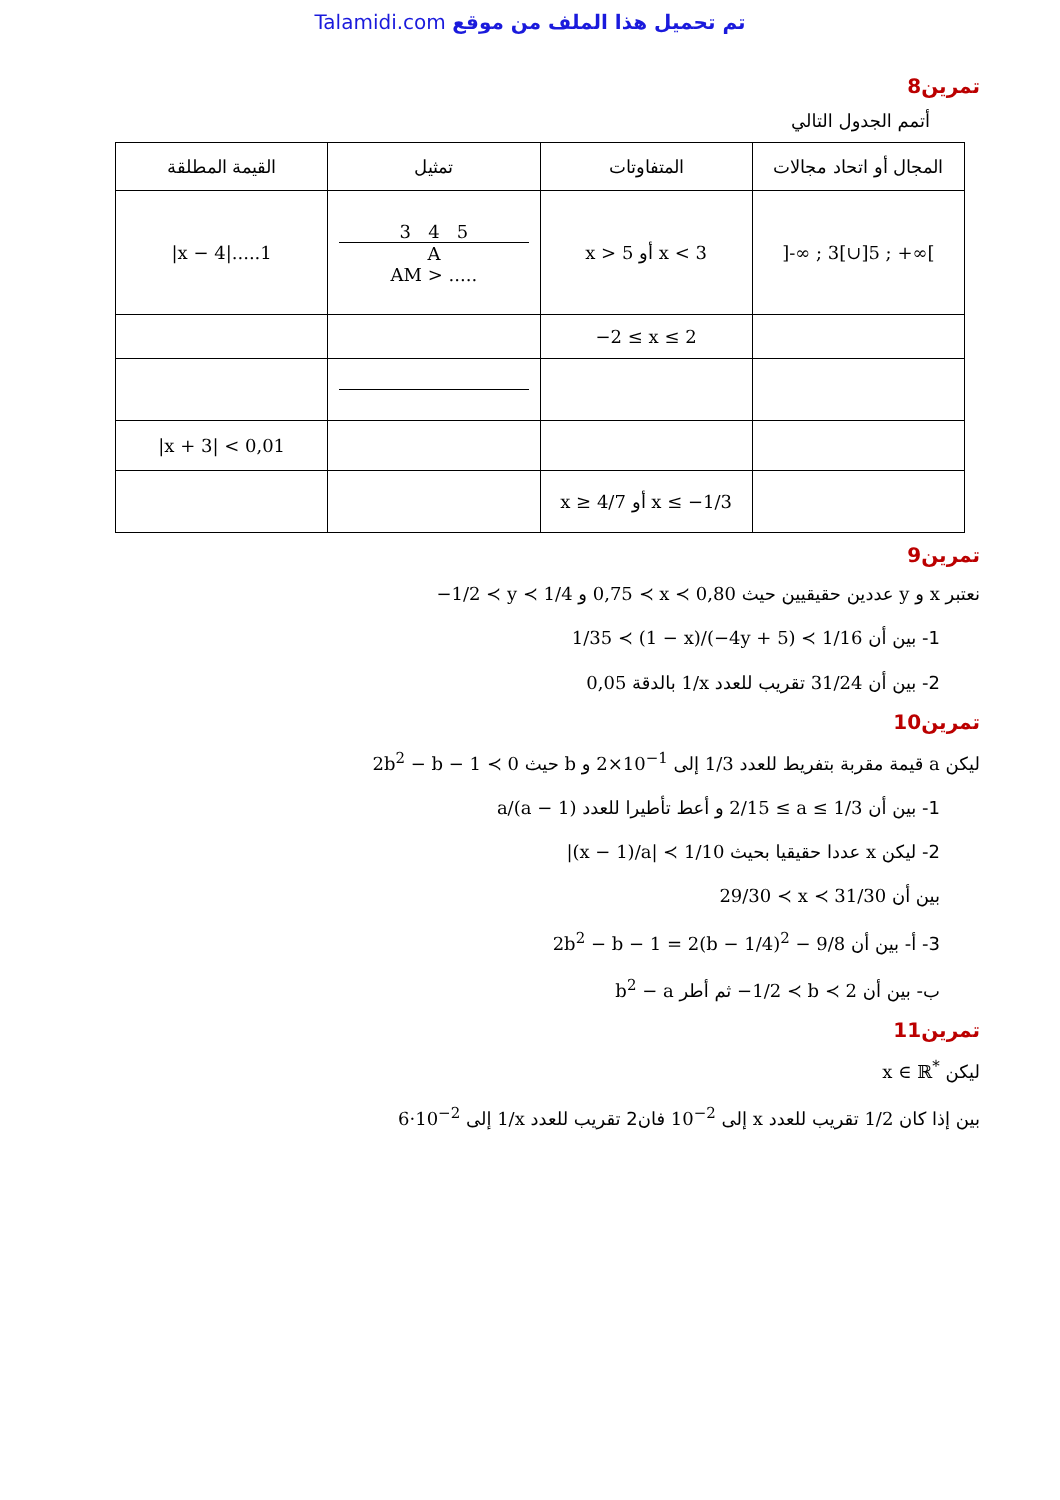Talamidi.com تم تحميل هذا الملف من موقع
تمرين8
أتمم الجدول التالي
| المجال أو اتحاد مجالات | المتفاوتات | تمثيل | القيمة المطلقة |
| --- | --- | --- | --- |
| ]-∞ ; 3[∪]5 ; +∞[ | x < 3 أو x > 5 | 3 4 5 A AM > ..... | /x − 4/.....1 |
| | −2 ≤ x ≤ 2 | | |
| | | | /x + 3/ < 0,01 |
| | x ≤ −1/3 أو x ≥ 4/7 | | |
تمرين9
نعتبر x و y عددين حقيقيين حيث 0,75 ≺ x ≺ 0,80 و −1/2 ≺ y ≺ 1/4
1- بين أن 1/35 ≺ (1 − x)/(−4y + 5) ≺ 1/16
2- بين أن 31/24 تقريب للعدد 1/x بالدقة 0,05
تمرين10
ليكن a قيمة مقربة بتفريط للعدد 1/3 إلى 2×10<sup>−1</sup> و b حيث 2b<sup>2</sup> − b − 1 ≺ 0
1- بين أن 2/15 ≤ a ≤ 1/3 و أعط تأطيرا للعدد a/(a − 1)
2- ليكن x عددا حقيقيا بحيث |(x − 1)/a| ≺ 1/10
بين أن 29/30 ≺ x ≺ 31/30
3- أ- بين أن 2b<sup>2</sup> − b − 1 = 2(b − 1/4)<sup>2</sup> − 9/8
ب- بين أن −1/2 ≺ b ≺ 2 ثم أطر b<sup>2</sup> − a
تمرين11
ليكن x ∈ ℝ<sup>*</sup>
بين إذا كان 1/2 تقريب للعدد x إلى 10<sup>−2</sup> فان2 تقريب للعدد 1/x إلى 6·10<sup>−2</sup>